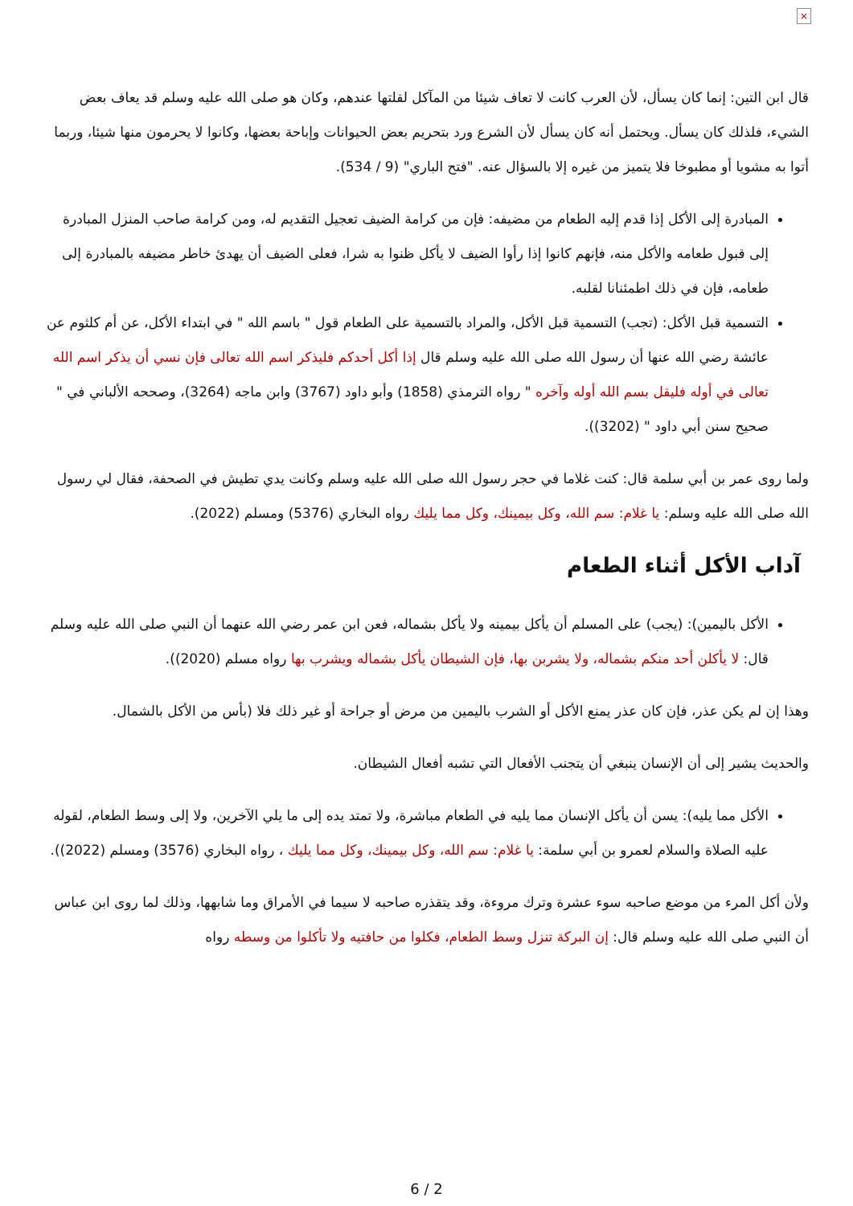×
قال ابن التين: إنما كان يسأل، لأن العرب كانت لا تعاف شيئا من المآكل لقلتها عندهم، وكان هو صلى الله عليه وسلم قد يعاف بعض الشيء، فلذلك كان يسأل. ويحتمل أنه كان يسأل لأن الشرع ورد بتحريم بعض الحيوانات وإباحة بعضها، وكانوا لا يحرمون منها شيئا، وربما أتوا به مشويا أو مطبوخا فلا يتميز من غيره إلا بالسؤال عنه. "فتح الباري" (9 / 534).
المبادرة إلى الأكل إذا قدم إليه الطعام من مضيفه: فإن من كرامة الضيف تعجيل التقديم له، ومن كرامة صاحب المنزل المبادرة إلى قبول طعامه والأكل منه، فإنهم كانوا إذا رأوا الضيف لا يأكل ظنوا به شرا، فعلى الضيف أن يهدئ خاطر مضيفه بالمبادرة إلى طعامه، فإن في ذلك اطمئنانا لقلبه.
التسمية قبل الأكل: (تجب) التسمية قبل الأكل، والمراد بالتسمية على الطعام قول " باسم الله " في ابتداء الأكل، عن أم كلثوم عن عائشة رضي الله عنها أن رسول الله صلى الله عليه وسلم قال إذا أكل أحدكم فليذكر اسم الله تعالى فإن نسي أن يذكر اسم الله تعالى في أوله فليقل بسم الله أوله وآخره " رواه الترمذي (1858) وأبو داود (3767) وابن ماجه (3264)، وصححه الألباني في " صحيح سنن أبي داود " (3202)).
ولما روى عمر بن أبي سلمة قال: كنت غلاما في حجر رسول الله صلى الله عليه وسلم وكانت يدي تطيش في الصحفة، فقال لي رسول الله صلى الله عليه وسلم: يا غلام: سم الله، وكل بيمينك، وكل مما يليك رواه البخاري (5376) ومسلم (2022).
آداب الأكل أثناء الطعام
الأكل باليمين): (يجب) على المسلم أن يأكل بيمينه ولا يأكل بشماله، فعن ابن عمر رضي الله عنهما أن النبي صلى الله عليه وسلم قال: لا يأكلن أحد منكم بشماله، ولا يشربن بها، فإن الشيطان يأكل بشماله ويشرب بها رواه مسلم (2020)).
وهذا إن لم يكن عذر، فإن كان عذر يمنع الأكل أو الشرب باليمين من مرض أو جراحة أو غير ذلك فلا (بأس من الأكل بالشمال.
والحديث يشير إلى أن الإنسان ينبغي أن يتجنب الأفعال التي تشبه أفعال الشيطان.
الأكل مما يليه): يسن أن يأكل الإنسان مما يليه في الطعام مباشرة، ولا تمتد يده إلى ما يلي الآخرين، ولا إلى وسط الطعام، لقوله عليه الصلاة والسلام لعمرو بن أبي سلمة: يا غلام: سم الله، وكل بيمينك، وكل مما يليك ، رواه البخاري (3576) ومسلم (2022)).
ولأن أكل المرء من موضع صاحبه سوء عشرة وترك مروءة، وقد يتقذره صاحبه لا سيما في الأمراق وما شابهها، وذلك لما روى ابن عباس أن النبي صلى الله عليه وسلم قال: إن البركة تنزل وسط الطعام، فكلوا من حافتيه ولا تأكلوا من وسطه رواه
6 / 2